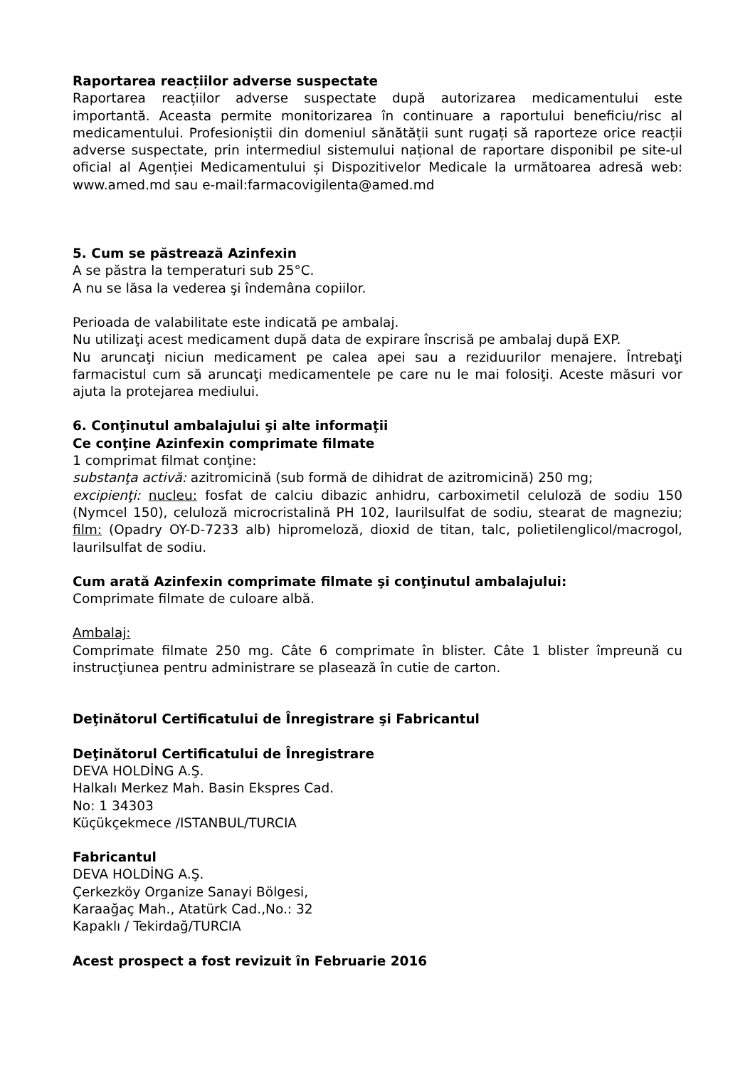Raportarea reacțiilor adverse suspectate
Raportarea reacțiilor adverse suspectate după autorizarea medicamentului este importantă. Aceasta permite monitorizarea în continuare a raportului beneficiu/risc al medicamentului. Profesioniștii din domeniul sănătății sunt rugați să raporteze orice reacții adverse suspectate, prin intermediul sistemului național de raportare disponibil pe site-ul oficial al Agenției Medicamentului și Dispozitivelor Medicale la următoarea adresă web: www.amed.md sau e-mail:farmacovigilenta@amed.md
5. Cum se păstrează Azinfexin
A se păstra la temperaturi sub 25°C.
A nu se lăsa la vederea şi îndemâna copiilor.
Perioada de valabilitate este indicată pe ambalaj.
Nu utilizaţi acest medicament după data de expirare înscrisă pe ambalaj după EXP.
Nu aruncaţi niciun medicament pe calea apei sau a reziduurilor menajere. Întrebaţi farmacistul cum să aruncaţi medicamentele pe care nu le mai folosiţi. Aceste măsuri vor ajuta la protejarea mediului.
6. Conţinutul ambalajului şi alte informaţii
Ce conţine Azinfexin comprimate filmate
1 comprimat filmat conţine:
substanţa activă: azitromicină (sub formă de dihidrat de azitromicină) 250 mg;
excipienţi: nucleu: fosfat de calciu dibazic anhidru, carboximetil celuloză de sodiu 150 (Nymcel 150), celuloză microcristalină PH 102, laurilsulfat de sodiu, stearat de magneziu; film: (Opadry OY-D-7233 alb) hipromeloză, dioxid de titan, talc, polietilenglicol/macrogol, laurilsulfat de sodiu.
Cum arată Azinfexin comprimate filmate şi conţinutul ambalajului:
Comprimate filmate de culoare albă.
Ambalaj:
Comprimate filmate 250 mg. Câte 6 comprimate în blister. Câte 1 blister împreună cu instrucţiunea pentru administrare se plasează în cutie de carton.
Deţinătorul Certificatului de Înregistrare şi Fabricantul
Deţinătorul Certificatului de Înregistrare
DEVA HOLDİNG A.Ş.
Halkalı Merkez Mah. Basin Ekspres Cad.
No: 1 34303
Küçükçekmece /ISTANBUL/TURCIA
Fabricantul
DEVA HOLDİNG A.Ş.
Çerkezköy Organize Sanayi Bölgesi,
Karaağaç Mah., Atatürk Cad.,No.: 32
Kapaklı / Tekirdağ/TURCIA
Acest prospect a fost revizuit în Februarie 2016